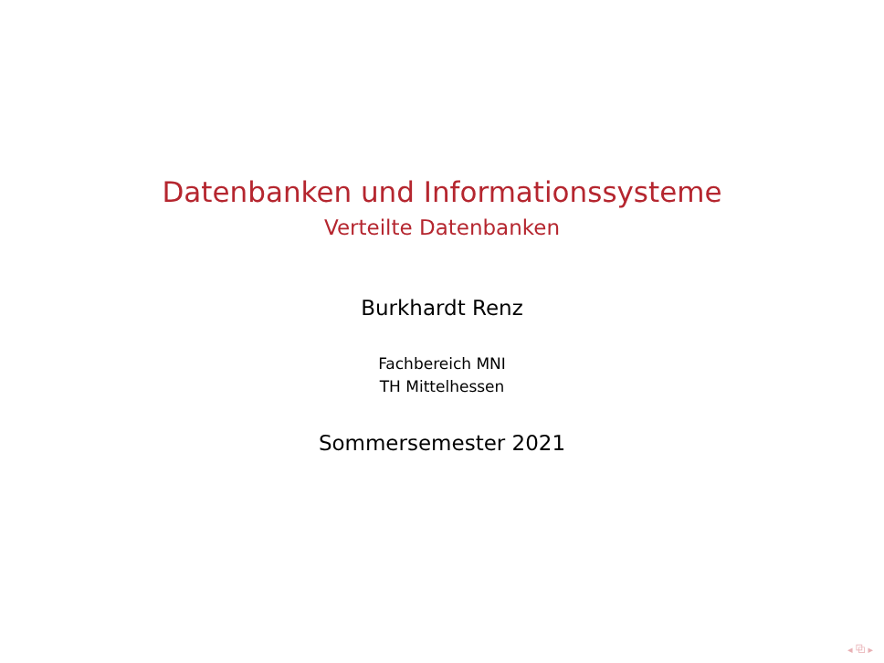Datenbanken und Informationssysteme
Verteilte Datenbanken
Burkhardt Renz
Fachbereich MNI
TH Mittelhessen
Sommersemester 2021
◂ ⧉ ▸